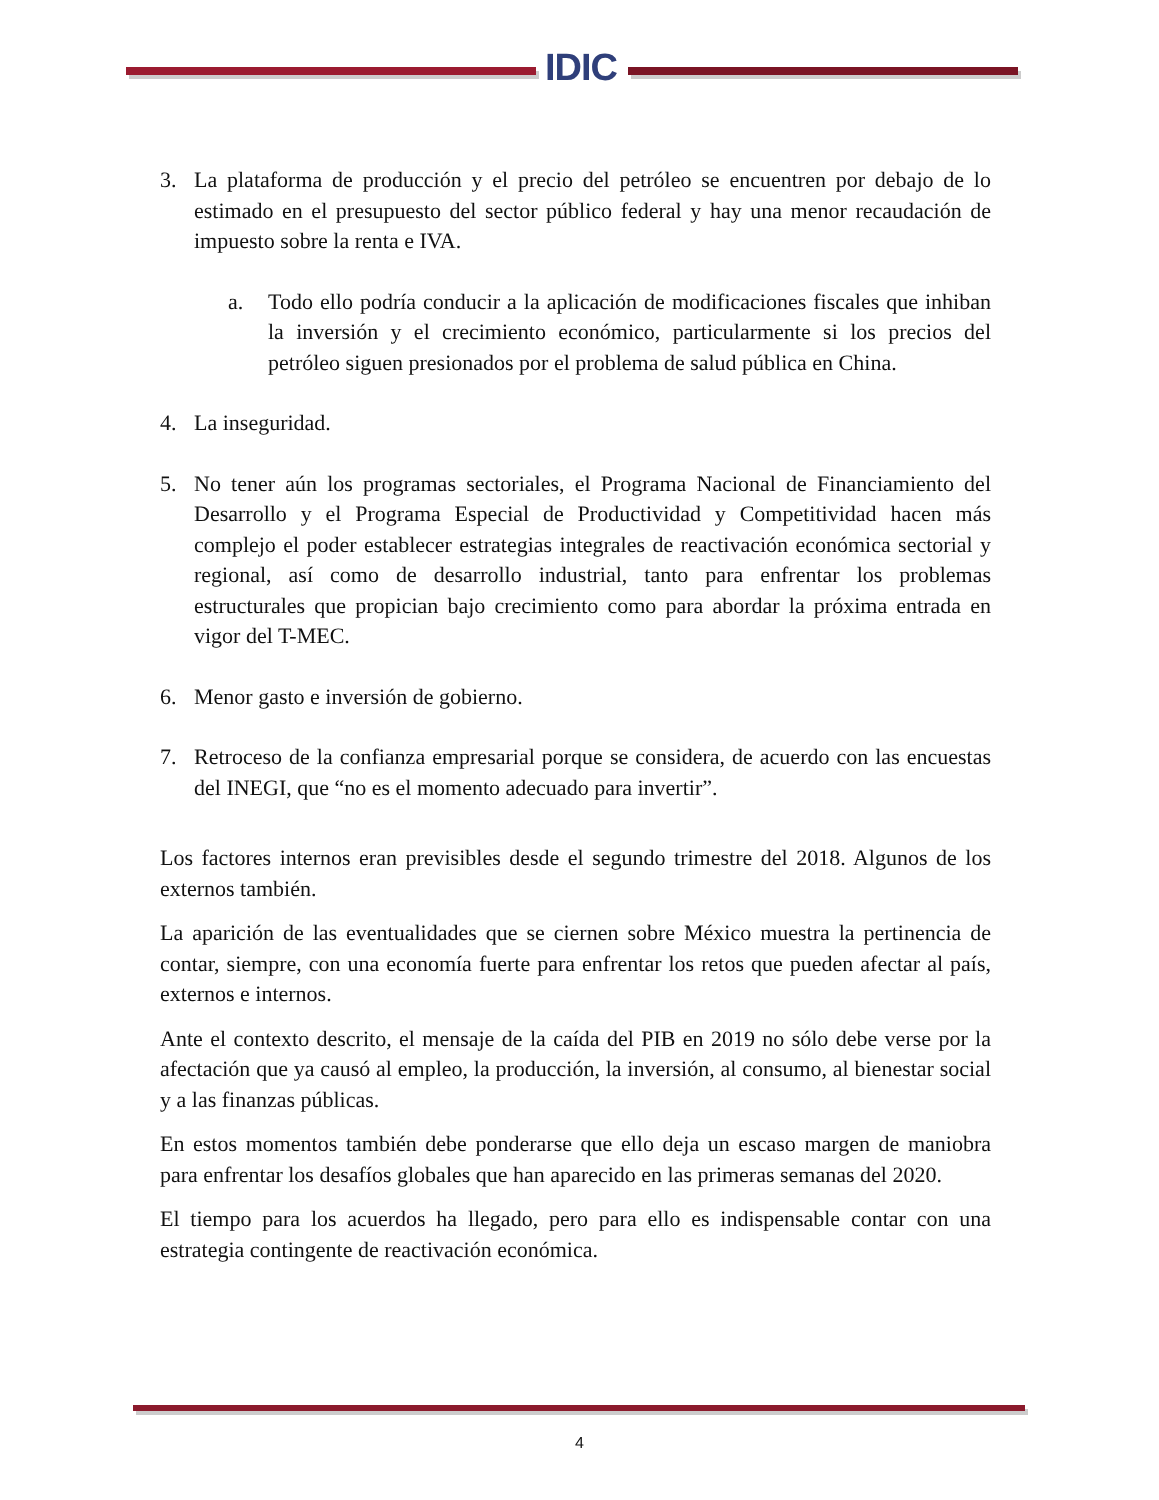IDIC
3. La plataforma de producción y el precio del petróleo se encuentren por debajo de lo estimado en el presupuesto del sector público federal y hay una menor recaudación de impuesto sobre la renta e IVA.
a. Todo ello podría conducir a la aplicación de modificaciones fiscales que inhiban la inversión y el crecimiento económico, particularmente si los precios del petróleo siguen presionados por el problema de salud pública en China.
4. La inseguridad.
5. No tener aún los programas sectoriales, el Programa Nacional de Financiamiento del Desarrollo y el Programa Especial de Productividad y Competitividad hacen más complejo el poder establecer estrategias integrales de reactivación económica sectorial y regional, así como de desarrollo industrial, tanto para enfrentar los problemas estructurales que propician bajo crecimiento como para abordar la próxima entrada en vigor del T-MEC.
6. Menor gasto e inversión de gobierno.
7. Retroceso de la confianza empresarial porque se considera, de acuerdo con las encuestas del INEGI, que “no es el momento adecuado para invertir”.
Los factores internos eran previsibles desde el segundo trimestre del 2018. Algunos de los externos también.
La aparición de las eventualidades que se ciernen sobre México muestra la pertinencia de contar, siempre, con una economía fuerte para enfrentar los retos que pueden afectar al país, externos e internos.
Ante el contexto descrito, el mensaje de la caída del PIB en 2019 no sólo debe verse por la afectación que ya causó al empleo, la producción, la inversión, al consumo, al bienestar social y a las finanzas públicas.
En estos momentos también debe ponderarse que ello deja un escaso margen de maniobra para enfrentar los desafíos globales que han aparecido en las primeras semanas del 2020.
El tiempo para los acuerdos ha llegado, pero para ello es indispensable contar con una estrategia contingente de reactivación económica.
4